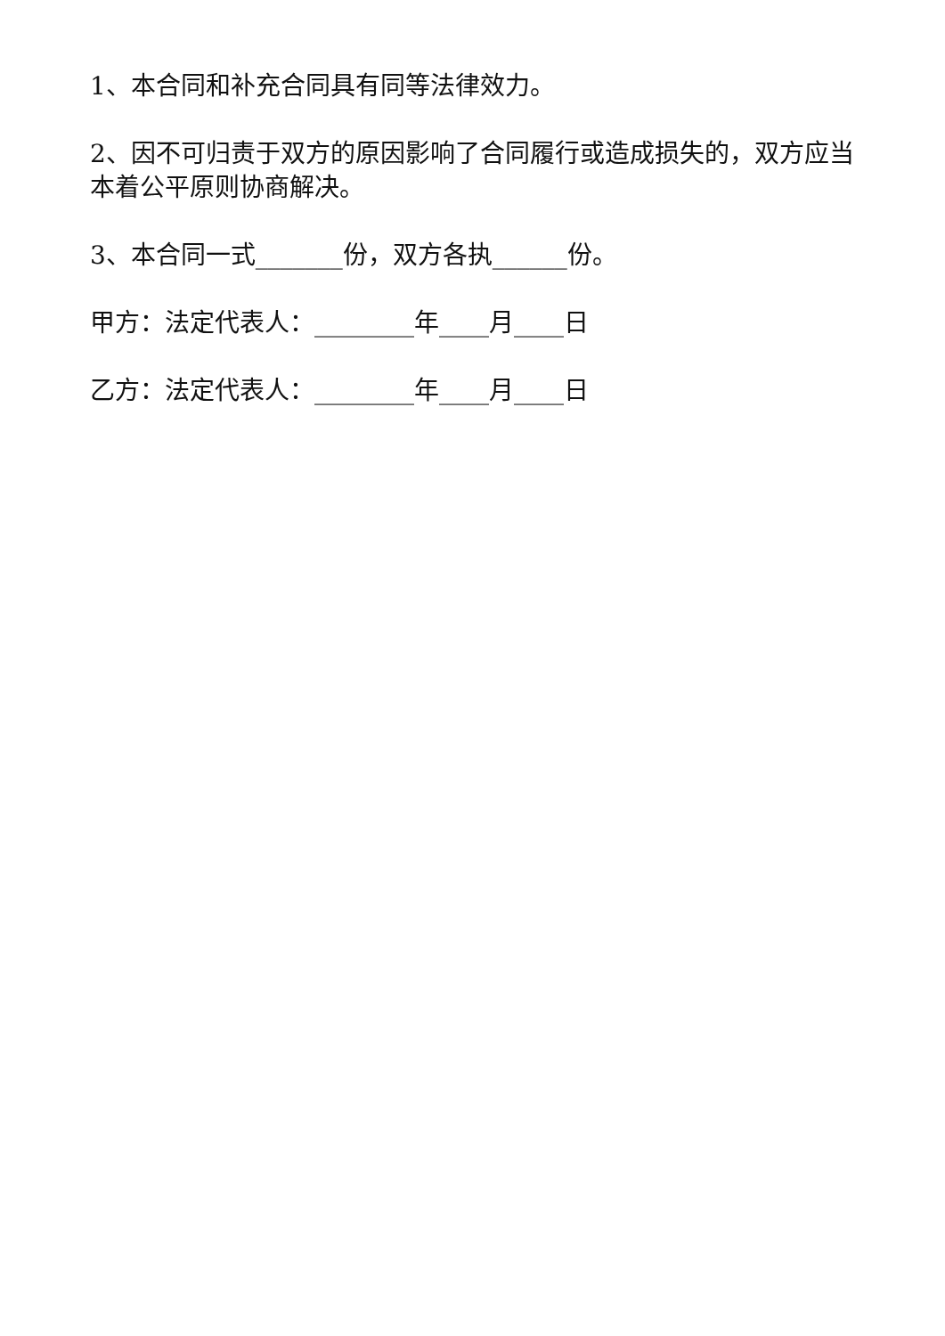1、本合同和补充合同具有同等法律效力。
2、因不可归责于双方的原因影响了合同履行或造成损失的，双方应当本着公平原则协商解决。
3、本合同一式_______份，双方各执______份。
甲方：法定代表人：________年____月____日
乙方：法定代表人：________年____月____日